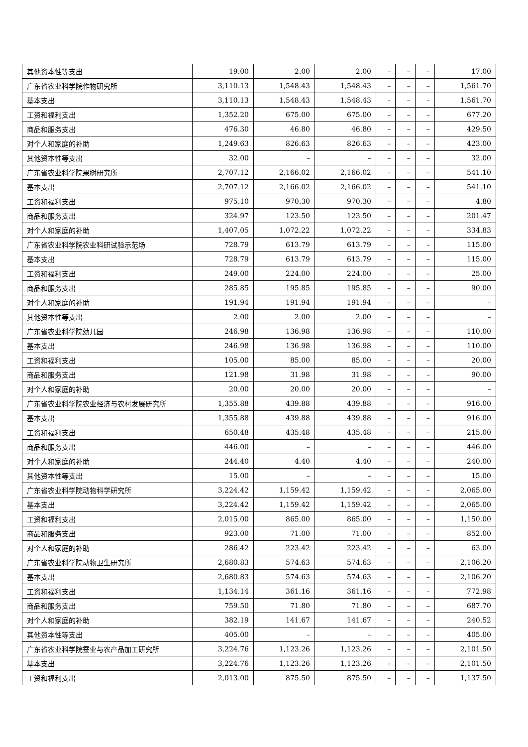| 其他资本性等支出 | 19.00 | 2.00 | 2.00 | – | – | – | 17.00 |
| 广东省农业科学院作物研究所 | 3,110.13 | 1,548.43 | 1,548.43 | – | – | – | 1,561.70 |
| 基本支出 | 3,110.13 | 1,548.43 | 1,548.43 | – | – | – | 1,561.70 |
| 工资和福利支出 | 1,352.20 | 675.00 | 675.00 | – | – | – | 677.20 |
| 商品和服务支出 | 476.30 | 46.80 | 46.80 | – | – | – | 429.50 |
| 对个人和家庭的补助 | 1,249.63 | 826.63 | 826.63 | – | – | – | 423.00 |
| 其他资本性等支出 | 32.00 | – | – | – | – | – | 32.00 |
| 广东省农业科学院果树研究所 | 2,707.12 | 2,166.02 | 2,166.02 | – | – | – | 541.10 |
| 基本支出 | 2,707.12 | 2,166.02 | 2,166.02 | – | – | – | 541.10 |
| 工资和福利支出 | 975.10 | 970.30 | 970.30 | – | – | – | 4.80 |
| 商品和服务支出 | 324.97 | 123.50 | 123.50 | – | – | – | 201.47 |
| 对个人和家庭的补助 | 1,407.05 | 1,072.22 | 1,072.22 | – | – | – | 334.83 |
| 广东省农业科学院农业科研试验示范场 | 728.79 | 613.79 | 613.79 | – | – | – | 115.00 |
| 基本支出 | 728.79 | 613.79 | 613.79 | – | – | – | 115.00 |
| 工资和福利支出 | 249.00 | 224.00 | 224.00 | – | – | – | 25.00 |
| 商品和服务支出 | 285.85 | 195.85 | 195.85 | – | – | – | 90.00 |
| 对个人和家庭的补助 | 191.94 | 191.94 | 191.94 | – | – | – | – |
| 其他资本性等支出 | 2.00 | 2.00 | 2.00 | – | – | – | – |
| 广东省农业科学院幼儿园 | 246.98 | 136.98 | 136.98 | – | – | – | 110.00 |
| 基本支出 | 246.98 | 136.98 | 136.98 | – | – | – | 110.00 |
| 工资和福利支出 | 105.00 | 85.00 | 85.00 | – | – | – | 20.00 |
| 商品和服务支出 | 121.98 | 31.98 | 31.98 | – | – | – | 90.00 |
| 对个人和家庭的补助 | 20.00 | 20.00 | 20.00 | – | – | – | – |
| 广东省农业科学院农业经济与农村发展研究所 | 1,355.88 | 439.88 | 439.88 | – | – | – | 916.00 |
| 基本支出 | 1,355.88 | 439.88 | 439.88 | – | – | – | 916.00 |
| 工资和福利支出 | 650.48 | 435.48 | 435.48 | – | – | – | 215.00 |
| 商品和服务支出 | 446.00 | – | – | – | – | – | 446.00 |
| 对个人和家庭的补助 | 244.40 | 4.40 | 4.40 | – | – | – | 240.00 |
| 其他资本性等支出 | 15.00 | – | – | – | – | – | 15.00 |
| 广东省农业科学院动物科学研究所 | 3,224.42 | 1,159.42 | 1,159.42 | – | – | – | 2,065.00 |
| 基本支出 | 3,224.42 | 1,159.42 | 1,159.42 | – | – | – | 2,065.00 |
| 工资和福利支出 | 2,015.00 | 865.00 | 865.00 | – | – | – | 1,150.00 |
| 商品和服务支出 | 923.00 | 71.00 | 71.00 | – | – | – | 852.00 |
| 对个人和家庭的补助 | 286.42 | 223.42 | 223.42 | – | – | – | 63.00 |
| 广东省农业科学院动物卫生研究所 | 2,680.83 | 574.63 | 574.63 | – | – | – | 2,106.20 |
| 基本支出 | 2,680.83 | 574.63 | 574.63 | – | – | – | 2,106.20 |
| 工资和福利支出 | 1,134.14 | 361.16 | 361.16 | – | – | – | 772.98 |
| 商品和服务支出 | 759.50 | 71.80 | 71.80 | – | – | – | 687.70 |
| 对个人和家庭的补助 | 382.19 | 141.67 | 141.67 | – | – | – | 240.52 |
| 其他资本性等支出 | 405.00 | – | – | – | – | – | 405.00 |
| 广东省农业科学院蚕业与农产品加工研究所 | 3,224.76 | 1,123.26 | 1,123.26 | – | – | – | 2,101.50 |
| 基本支出 | 3,224.76 | 1,123.26 | 1,123.26 | – | – | – | 2,101.50 |
| 工资和福利支出 | 2,013.00 | 875.50 | 875.50 | – | – | – | 1,137.50 |